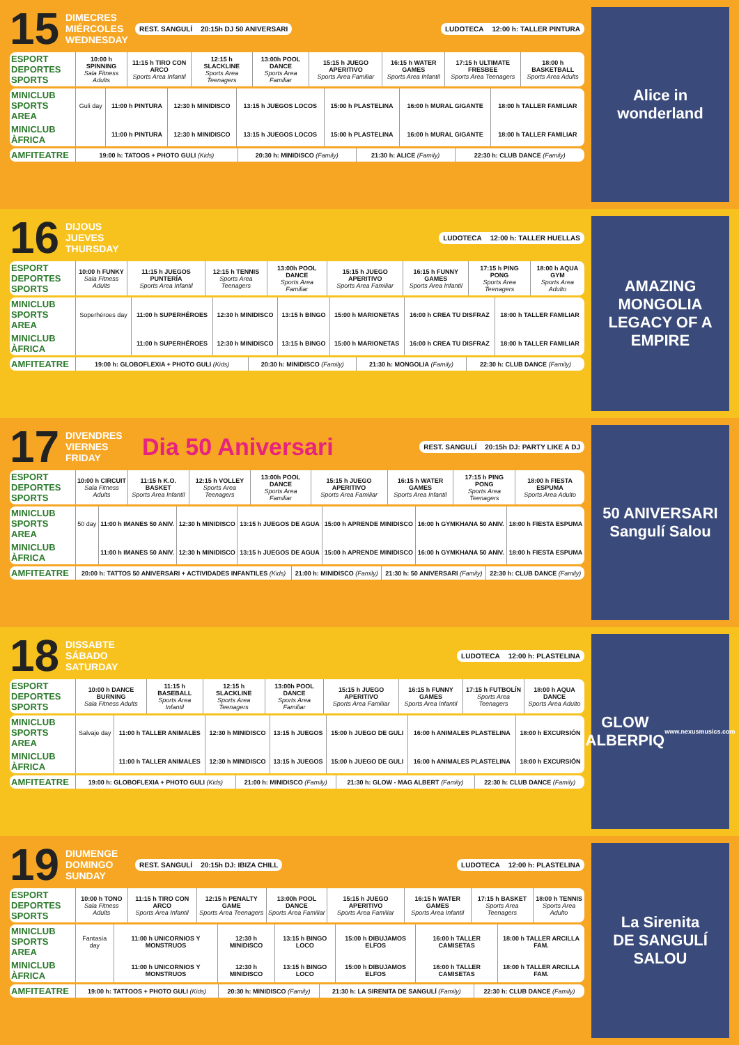15
DIMECRES
MIÉRCOLES
WEDNESDAY
REST. SANGULÍ 20:15h DJ 50 ANIVERSARI
LUDOTECA 12:00 h: TALLER PINTURA
| ESPORT DEPORTES SPORTS | 10:00 h SPINNING Sala Fitness Adults | 11:15 h TIRO CON ARCO Sports Area Infantil | 12:15 h SLACKLINE Sports Area Teenagers | 13:00h POOL DANCE Sports Area Familiar | 15:15 h JUEGO APERITIVO Sports Area Familiar | 16:15 h WATER GAMES Sports Area Infantil | 17:15 h ULTIMATE FRESBEE Sports Area Teenagers | 18:00 h BASKETBALL Sports Area Adults |
| MINICLUB SPORTS AREA | Guli day | 11:00 h PINTURA | 12:30 h MINIDISCO | 13:15 h JUEGOS LOCOS | 15:00 h PLASTELINA | 16:00 h MURAL GIGANTE | 18:00 h TALLER FAMILIAR |
| MINICLUB ÀFRICA | | 11:00 h PINTURA | 12:30 h MINIDISCO | 13:15 h JUEGOS LOCOS | 15:00 h PLASTELINA | 16:00 h MURAL GIGANTE | 18:00 h TALLER FAMILIAR |
| AMFITEATRE | 19:00 h: TATOOS + PHOTO GULI (Kids) | 20:30 h: MINIDISCO (Family) | 21:30 h: ALICE (Family) | 22:30 h: CLUB DANCE (Family) |
Alice in wonderland
16
DIJOUS
JUEVES
THURSDAY
LUDOTECA 12:00 h: TALLER HUELLAS
| ESPORT DEPORTES SPORTS | 10:00 h FUNKY Sala Fitness Adults | 11:15 h JUEGOS PUNTERÍA Sports Area Infantil | 12:15 h TENNIS Sports Area Teenagers | 13:00h POOL DANCE Sports Area Familiar | 15:15 h JUEGO APERITIVO Sports Area Familiar | 16:15 h FUNNY GAMES Sports Area Infantil | 17:15 h PING PONG Sports Area Teenagers | 18:00 h AQUA GYM Sports Area Adulto |
| MINICLUB SPORTS AREA | Soperhéroes day | 11:00 h SUPERHÉROES | 12:30 h MINIDISCO | 13:15 h BINGO | 15:00 h MARIONETAS | 16:00 h CREA TU DISFRAZ | 18:00 h TALLER FAMILIAR |
| MINICLUB ÀFRICA | | 11:00 h SUPERHÉROES | 12:30 h MINIDISCO | 13:15 h BINGO | 15:00 h MARIONETAS | 16:00 h CREA TU DISFRAZ | 18:00 h TALLER FAMILIAR |
| AMFITEATRE | 19:00 h: GLOBOFLEXIA + PHOTO GULI (Kids) | 20:30 h: MINIDISCO (Family) | 21:30 h: MONGOLIA (Family) | 22:30 h: CLUB DANCE (Family) |
AMAZING MONGOLIA
LEGACY OF A EMPIRE
17
DIVENDRES
VIERNES
FRIDAY
Dia 50 Aniversari
REST. SANGULÍ 20:15h DJ: PARTY LIKE A DJ
| ESPORT DEPORTES SPORTS | 10:00 h CIRCUIT Sala Fitness Adults | 11:15 h K.O. BASKET Sports Area Infantil | 12:15 h VOLLEY Sports Area Teenagers | 13:00h POOL DANCE Sports Area Familiar | 15:15 h JUEGO APERITIVO Sports Area Familiar | 16:15 h WATER GAMES Sports Area Infantil | 17:15 h PING PONG Sports Area Teenagers | 18:00 h FIESTA ESPUMA Sports Area Adulto |
| MINICLUB SPORTS AREA | 50 day | 11:00 h IMANES 50 ANIV. | 12:30 h MINIDISCO | 13:15 h JUEGOS DE AGUA | 15:00 h APRENDE MINIDISCO | 16:00 h GYMKHANA 50 ANIV. | 18:00 h FIESTA ESPUMA |
| MINICLUB ÀFRICA | | 11:00 h IMANES 50 ANIV. | 12:30 h MINIDISCO | 13:15 h JUEGOS DE AGUA | 15:00 h APRENDE MINIDISCO | 16:00 h GYMKHANA 50 ANIV. | 18:00 h FIESTA ESPUMA |
| AMFITEATRE | 20:00 h: TATTOS 50 ANIVERSARI + ACTIVIDADES INFANTILES (Kids) | 21:00 h: MINIDISCO (Family) | 21:30 h: 50 ANIVERSARI (Family) | 22:30 h: CLUB DANCE (Family) |
50 ANIVERSARI
Sangulí Salou
18
DISSABTE
SÁBADO
SATURDAY
LUDOTECA 12:00 h: PLASTELINA
| ESPORT DEPORTES SPORTS | 10:00 h DANCE BURNING Sala Fitness Adults | 11:15 h BASEBALL Sports Area Infantil | 12:15 h SLACKLINE Sports Area Teenagers | 13:00h POOL DANCE Sports Area Familiar | 15:15 h JUEGO APERITIVO Sports Area Familiar | 16:15 h FUNNY GAMES Sports Area Infantil | 17:15 h FUTBOLÍN Sports Area Teenagers | 18:00 h AQUA DANCE Sports Area Adulto |
| MINICLUB SPORTS AREA | Salvaje day | 11:00 h TALLER ANIMALES | 12:30 h MINIDISCO | 13:15 h JUEGOS | 15:00 h JUEGO DE GULI | 16:00 h ANIMALES PLASTELINA | 18:00 h EXCURSIÓN |
| MINICLUB ÀFRICA | | 11:00 h TALLER ANIMALES | 12:30 h MINIDISCO | 13:15 h JUEGOS | 15:00 h JUEGO DE GULI | 16:00 h ANIMALES PLASTELINA | 18:00 h EXCURSIÓN |
| AMFITEATRE | 19:00 h: GLOBOFLEXIA + PHOTO GULI (Kids) | 21:00 h: MINIDISCO (Family) | 21:30 h: GLOW - MAG ALBERT (Family) | 22:30 h: CLUB DANCE (Family) |
GLOW
ALBERPIQ
www.nexusmusics.com
19
DIUMENGE
DOMINGO
SUNDAY
REST. SANGULÍ 20:15h DJ: IBIZA CHILL
LUDOTECA 12:00 h: PLASTELINA
| ESPORT DEPORTES SPORTS | 10:00 h TONO Sala Fitness Adults | 11:15 h TIRO CON ARCO Sports Area Infantil | 12:15 h PENALTY GAME Sports Area Teenagers | 13:00h POOL DANCE Sports Area Familiar | 15:15 h JUEGO APERITIVO Sports Area Familiar | 16:15 h WATER GAMES Sports Area Infantil | 17:15 h BASKET Sports Area Teenagers | 18:00 h TENNIS Sports Area Adulto |
| MINICLUB SPORTS AREA | Fantasía day | 11:00 h UNICORNIOS Y MONSTRUOS | 12:30 h MINIDISCO | 13:15 h BINGO LOCO | 15:00 h DIBUJAMOS ELFOS | 16:00 h TALLER CAMISETAS | 18:00 h TALLER ARCILLA FAM. |
| MINICLUB ÀFRICA | | 11:00 h UNICORNIOS Y MONSTRUOS | 12:30 h MINIDISCO | 13:15 h BINGO LOCO | 15:00 h DIBUJAMOS ELFOS | 16:00 h TALLER CAMISETAS | 18:00 h TALLER ARCILLA FAM. |
| AMFITEATRE | 19:00 h: TATTOOS + PHOTO GULI (Kids) | 20:30 h: MINIDISCO (Family) | 21:30 h: LA SIRENITA DE SANGULÍ (Family) | 22:30 h: CLUB DANCE (Family) |
La Sirenita
DE SANGULÍ SALOU